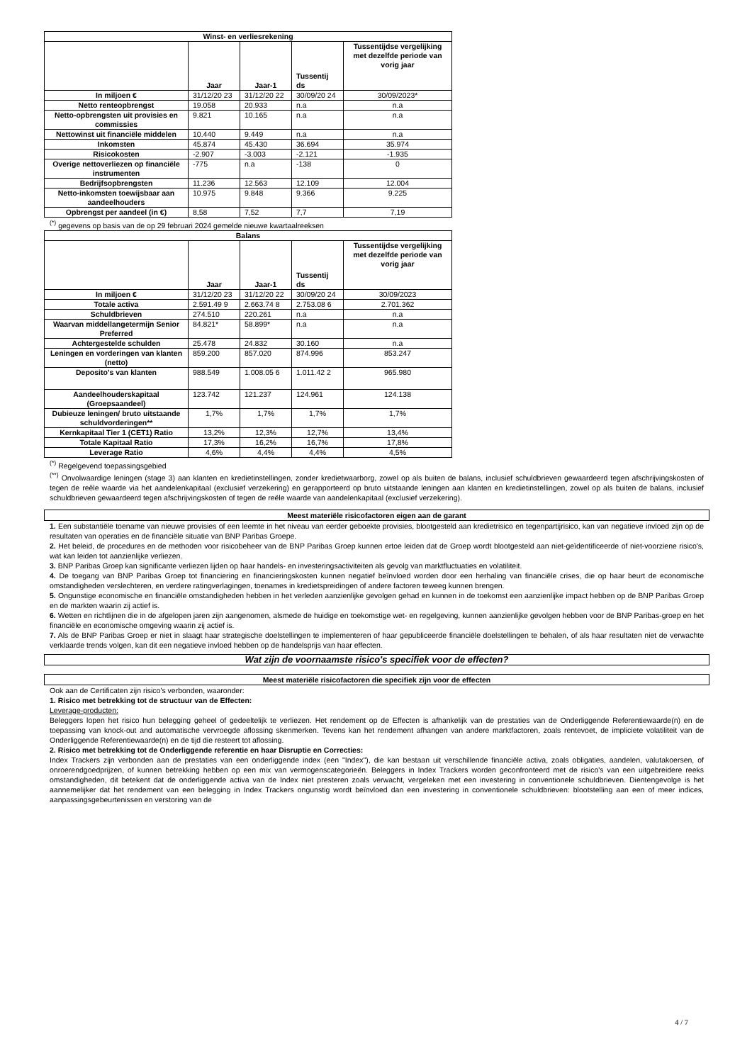| Winst- en verliesrekening | | | | |
| --- | --- | --- | --- | --- |
| | Jaar | Jaar-1 | Tussentij ds | Tussentijdse vergelijking met dezelfde periode van vorig jaar |
| In miljoen € | 31/12/20 23 | 31/12/20 22 | 30/09/20 24 | 30/09/2023* |
| Netto renteopbrengst | 19.058 | 20.933 | n.a | n.a |
| Netto-opbrengsten uit provisies en commissies | 9.821 | 10.165 | n.a | n.a |
| Nettowinst uit financiële middelen | 10.440 | 9.449 | n.a | n.a |
| Inkomsten | 45.874 | 45.430 | 36.694 | 35.974 |
| Risicokosten | -2.907 | -3.003 | -2.121 | -1.935 |
| Overige nettoverliezen op financiële instrumenten | -775 | n.a | -138 | 0 |
| Bedrijfsopbrengsten | 11.236 | 12.563 | 12.109 | 12.004 |
| Netto-inkomsten toewijsbaar aan aandeelhouders | 10.975 | 9.848 | 9.366 | 9.225 |
| Opbrengst per aandeel (in €) | 8,58 | 7,52 | 7,7 | 7,19 |
<sup>(*)</sup> gegevens op basis van de op 29 februari 2024 gemelde nieuwe kwartaalreeksen
| Balans | | | | |
| --- | --- | --- | --- | --- |
| | Jaar | Jaar-1 | Tussentij ds | Tussentijdse vergelijking met dezelfde periode van vorig jaar |
| In miljoen € | 31/12/20 23 | 31/12/20 22 | 30/09/20 24 | 30/09/2023 |
| Totale activa | 2.591.49 9 | 2.663.74 8 | 2.753.08 6 | 2.701.362 |
| Schuldbrieven | 274.510 | 220.261 | n.a | n.a |
| Waarvan middellangetermijn Senior Preferred | 84.821* | 58.899* | n.a | n.a |
| Achtergestelde schulden | 25.478 | 24.832 | 30.160 | n.a |
| Leningen en vorderingen van klanten (netto) | 859.200 | 857.020 | 874.996 | 853.247 |
| Deposito's van klanten | 988.549 | 1.008.05 6 | 1.011.42 2 | 965.980 |
| Aandeelhouderskapitaal (Groepsaandeel) | 123.742 | 121.237 | 124.961 | 124.138 |
| Dubieuze leningen/ bruto uitstaande schuldvorderingen** | 1,7% | 1,7% | 1,7% | 1,7% |
| Kernkapitaal Tier 1 (CET1) Ratio | 13,2% | 12,3% | 12,7% | 13,4% |
| Totale Kapitaal Ratio | 17,3% | 16,2% | 16,7% | 17,8% |
| Leverage Ratio | 4,6% | 4,4% | 4,4% | 4,5% |
<sup>(*)</sup> Regelgevend toepassingsgebied
<sup>(**)</sup> Onvolwaardige leningen (stage 3) aan klanten en kredietinstellingen, zonder kredietwaarborg, zowel op als buiten de balans, inclusief schuldbrieven gewaardeerd tegen afschrijvingskosten of tegen de reële waarde via het aandelenkapitaal (exclusief verzekering) en gerapporteerd op bruto uitstaande leningen aan klanten en kredietinstellingen, zowel op als buiten de balans, inclusief schuldbrieven gewaardeerd tegen afschrijvingskosten of tegen de reële waarde van aandelenkapitaal (exclusief verzekering).
Meest materiële risicofactoren eigen aan de garant
1. Een substantiële toename van nieuwe provisies of een leemte in het niveau van eerder geboekte provisies, blootgesteld aan kredietrisico en tegenpartijrisico, kan van negatieve invloed zijn op de resultaten van operaties en de financiële situatie van BNP Paribas Groepe.
2. Het beleid, de procedures en de methoden voor risicobeheer van de BNP Paribas Groep kunnen ertoe leiden dat de Groep wordt blootgesteld aan niet-geïdentificeerde of niet-voorziene risico's, wat kan leiden tot aanzienlijke verliezen.
3. BNP Paribas Groep kan significante verliezen lijden op haar handels- en investeringsactiviteiten als gevolg van marktfluctuaties en volatiliteit.
4. De toegang van BNP Paribas Groep tot financiering en financieringskosten kunnen negatief beïnvloed worden door een herhaling van financiële crises, die op haar beurt de economische omstandigheden verslechteren, en verdere ratingverlagingen, toenames in kredietspreidingen of andere factoren teweeg kunnen brengen.
5. Ongunstige economische en financiële omstandigheden hebben in het verleden aanzienlijke gevolgen gehad en kunnen in de toekomst een aanzienlijke impact hebben op de BNP Paribas Groep en de markten waarin zij actief is.
6. Wetten en richtlijnen die in de afgelopen jaren zijn aangenomen, alsmede de huidige en toekomstige wet- en regelgeving, kunnen aanzienlijke gevolgen hebben voor de BNP Paribas-groep en het financiële en economische omgeving waarin zij actief is.
7. Als de BNP Paribas Groep er niet in slaagt haar strategische doelstellingen te implementeren of haar gepubliceerde financiële doelstellingen te behalen, of als haar resultaten niet de verwachte verklaarde trends volgen, kan dit een negatieve invloed hebben op de handelsprijs van haar effecten.
Wat zijn de voornaamste risico's specifiek voor de effecten?
Meest materiële risicofactoren die specifiek zijn voor de effecten
Ook aan de Certificaten zijn risico's verbonden, waaronder:
1. Risico met betrekking tot de structuur van de Effecten:
Leverage-producten:
Beleggers lopen het risico hun belegging geheel of gedeeltelijk te verliezen. Het rendement op de Effecten is afhankelijk van de prestaties van de Onderliggende Referentiewaarde(n) en de toepassing van knock-out and automatische vervroegde aflossing skenmerken. Tevens kan het rendement afhangen van andere marktfactoren, zoals rentevoet, de impliciete volatiliteit van de Onderliggende Referentiewaarde(n) en de tijd die resteert tot aflossing.
2. Risico met betrekking tot de Onderliggende referentie en haar Disruptie en Correcties:
Index Trackers zijn verbonden aan de prestaties van een onderliggende index (een "Index"), die kan bestaan uit verschillende financiële activa, zoals obligaties, aandelen, valutakoersen, of onroerendgoedprijzen, of kunnen betrekking hebben op een mix van vermogenscategorieën. Beleggers in Index Trackers worden geconfronteerd met de risico's van een uitgebreidere reeks omstandigheden, dit betekent dat de onderliggende activa van de Index niet presteren zoals verwacht, vergeleken met een investering in conventionele schuldbrieven. Dientengevolge is het aannemelijker dat het rendement van een belegging in Index Trackers ongunstig wordt beïnvloed dan een investering in conventionele schuldbrieven: blootstelling aan een of meer indices, aanpassingsgebeurtenissen en verstoring van de
4 / 7